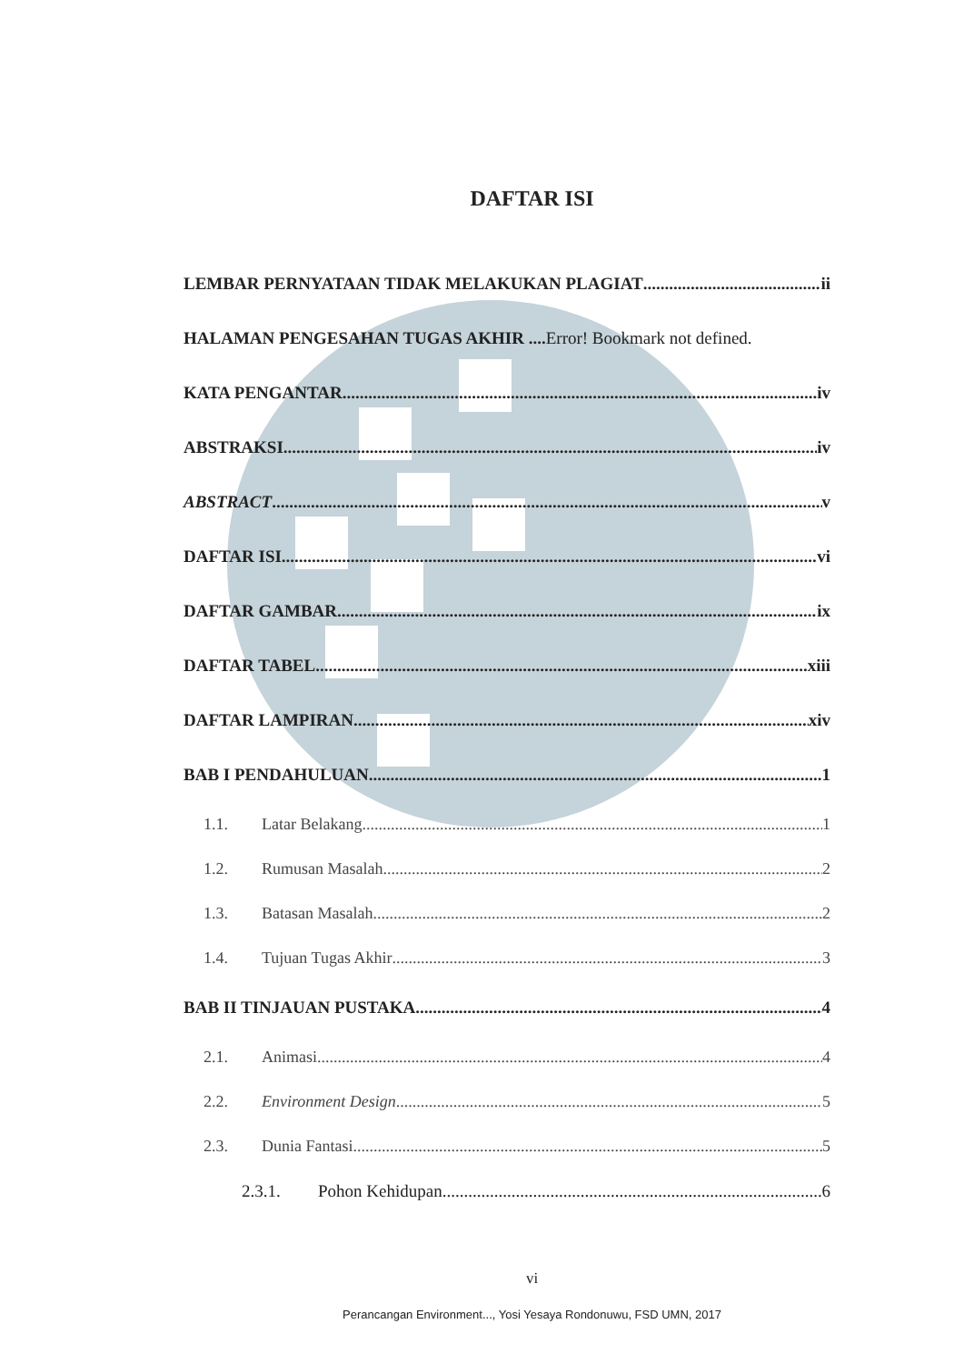DAFTAR ISI
LEMBAR PERNYATAAN TIDAK MELAKUKAN PLAGIAT ii
HALAMAN PENGESAHAN TUGAS AKHIR .... Error! Bookmark not defined.
KATA PENGANTAR iv
ABSTRAKSI iv
ABSTRACT v
DAFTAR ISI vi
DAFTAR GAMBAR ix
DAFTAR TABEL xiii
DAFTAR LAMPIRAN xiv
BAB I PENDAHULUAN 1
1.1. Latar Belakang 1
1.2. Rumusan Masalah 2
1.3. Batasan Masalah 2
1.4. Tujuan Tugas Akhir 3
BAB II TINJAUAN PUSTAKA 4
2.1. Animasi 4
2.2. Environment Design 5
2.3. Dunia Fantasi 5
2.3.1. Pohon Kehidupan 6
vi
Perancangan Environment..., Yosi Yesaya Rondonuwu, FSD UMN, 2017